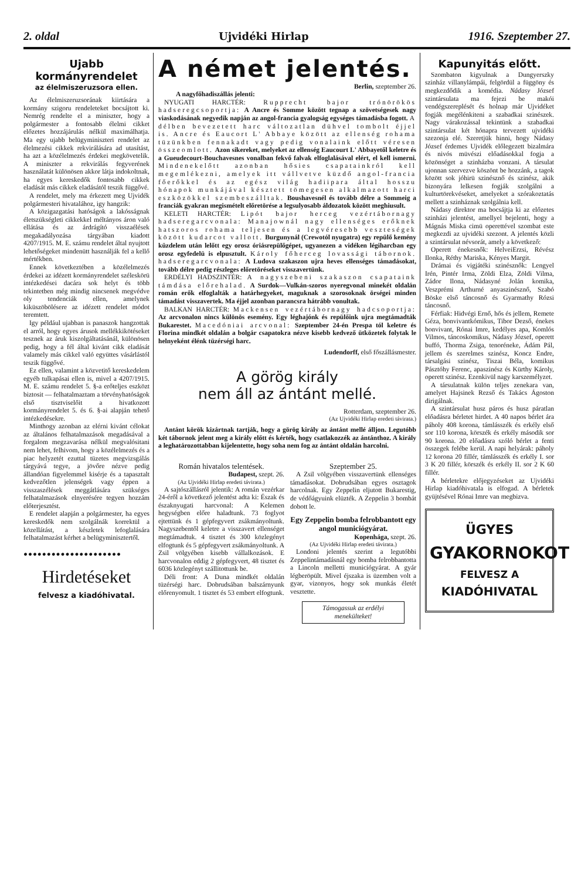2. oldal Ujvidéki Hirlap 1916. Szeptember 27.
Ujabb kormányrendelet
az élelmiszeruzsora ellen.
Az élelmiszeruzsorának kiirtására a kormány szigoru rendeleteket bocsájtott ki. Nemrég rendelte el a miniszter, hogy a polgármester a fontosabb élelmi cikket előzetes hozzájárulás nélkül maximálhatja. Ma egy ujabb belügyminiszteri rendelet az élelmezési cikkek rekvirálására ad utasítást, ha azt a közélelmezés érdekei megkövetelik. A miniszter a rekvirálás fegyverének használatát különösen akkor látja indokoltnak, ha egyes kereskedők fontosabb cikkek eladását más cikkek eladásától teszik függővé.
A rendelet, mely ma érkezett meg Ujvidék polgármesteri hivatalához, igy hangzik:
A közigazgatási hatóságok a lakósságnak életszükségleti cikkekkel méltányos áron való ellátása és az árdrágító visszaélések megakadályozása tárgyában kiadott 4207/1915. M. E. számu rendelet által nyujtott lehetőségeket mindenütt használják fel a kellő mértékben.
Ennek következtében a közélelmezés érdekei az idézett kormányrendelet széleskörü intézkedései dacára sok helyt és több tekintetben még mindig nincsenek megvédve oly tendenciák ellen, amelynek kiküszöbölésere az idézett rendelet módot teremtett.
Igy például ujabban is panaszok hangzottak el arról, hogy egyes árusok mellékkikötéseket tesznek az áruk kiszolgáltatásánál, különösen pedig, hogy a fél által kivánt cikk eladását valamely más cikkel való együttes vásárlástól teszik függővé.
Ez ellen, valamint a közvetitő kereskedelem egyéb tulkapásai ellen is, mivel a 4207/1915. M. E. számu rendelet 5. §-a erőteljes eszközt biztosit — felhatalmaztam a törvényhatóságok első tisztviselőit a hivatkozott kormányrendelet 5. és 6. §-ai alapján tehető intézkedésekre.
Minthogy azonban az elérni kivánt célokat az általános felhatalmazások megadásával a forgalom megzavarása nélkül megvalósitani nem lehet, felhivom, hogy a közélelmezés és a piac helyzetét ezuttal tüzetes megvizsgálás tárgyává tegye, a jövőre nézve pedig állandóan figyelemmel kisérje és a tapasztalt kedvezőtlen jelenségek vagy éppen a visszaszélések meggátlására szükséges felhatalmazások elnyerésére tegyen hozzám előterjesztést.
E rendelet alapján a polgármester, ha egyes kereskedők nem szolgálnák korrektül a közellátást, a készletek lefoglalására felhatalmazást kérhet a belügyminisztertől.
●●●●●●●●●●●●●●●●●●●●●
Hirdetéseket
felvesz a kiadóhivatal.
A német jelentés.
Berlin, szeptember 26.
A nagyfőhadiszállás jelenti:
NYUGATI HARCTÉR: Rupprecht bajor trónörökös hadseregcsoportja: A Ancre és Somme között tegnap a szövetségesek nagy viaskodásának negyedik napján az angol-francia gyalogság egységes támadásba fogott. A délben bevezetett harc változatlan dühvel tombolt éjjel is. Ancre és Eaucort L' Abbaye között az ellenség rohama tüzünkben fennakadt vagy pedig vonalaink előtt véresen összeomlott. Azon sikereket, melyeket az ellenség Eaucourt L' Abbayetől keletre és a Gueudecourt-Bouchavesnes vonalban fekvő falvak elfoglalásával elért, el kell ismerni. Mindenekelőtt azonban hősies csapatainkról kell megemlékezni, amelyek itt vállvetve küzdő angol-francia főerőkkel és az egész világ hadiipara által hosszu hónapok munkájával késztett tömegesen alkalmazott harci eszközökkel szembeszálltak. Boushavesnél és tovább délre a Sommeig a franciák gyakran megismételt előretörése a legsulyosabb áldozatok között meghiusult.
KELETI HARCTÉR: Lipót bajor herceg vezértábornagy hadseregarcvonala: Manajownál nagy ellenséges erőknek hatszoros rohama teljesen és a legvéresebb veszteségek között kudarcot vallott. Burgunynál (Crewotól nyugatra) egy repülő kemény küzdelem után lelőtt egy orosz óriásrepülőgépet, ugyanezen a vidéken légiharcban egy orosz egyfedelü is elpusztult. Károly főherceg lovassági tábornok. hadseregarcvonala: A Ludova szakaszon ujra heves ellenséges támadásokat, tovább délre pedig részleges előretöréseket visszavertünk.
ERDÉLYI HADSZINTÉR: A nagyszebeni szakaszon csapataink támdása előrehalad. A Surdok—Vulkán-szoros nyeregvonal minekét oldalán román erők elfoglalták a határhegyeket, maguknak a szorosoknak örségei minden támadást visszavertek. Ma éjjel azonban parancsra hátrább vonultak.
BALKAN HARCTÉR: Mackensen vezértábornagy hadcsoportja: Az arcvonalon nincs különös esemény. Egy léghajónk és repülőink ujra megtámadták Bukarestet. Macedóniai arcvonal: Szeptember 24-én Prespa tól keletre és Florina mindkét oldalán a bolgár csapatokra nézve kisebb kedvező ütközetek folytak le helnyeként élénk tüzérségi harc.
Ludendorff, első főszállásmester.
A görög király
nem áll az ántánt mellé.
Rotterdam, szeptember 26.
(Az Ujvidéki Hirlap eredeti távirata.)
Antánt körök kizártnak tartják, hogy a görög király az ántánt mellé álljon. Legutóbb két tábornok jelent meg a király előtt és kérték, hogy csatlakozzék az ántánthoz. A király a leghatározottabban kijelentette, hogy soha nem fog az ántánt oldalán harcolni.
Román hivatalos telentések.
Budapest, szept. 26.
(Az Ujvidéki Hirlap eredeti távirata.)
A sajtószállásról jelentik: A román vezérkar 24-éről a következő jelentést adta ki: Észak és északnyugati harcvonal: A Kelemen hegységben előre haladtunk. 73 foglyot ejtettünk és 1 gépfegyvert zsákmányoltunk. Nagyszebentől keletre a visszavert ellenséget megtámadtuk. 4 tisztet és 300 közlegényt elfogtunk és 5 gépfegyvert zsákmányoltunk. A Zsil völgyében kisebb vállalkozások. E harcvonalon eddig 2 gépfegyvert, 48 tisztet és 6036 közlegényt szállitottunk be.
Déli front: A Duna mindkét oldalán tüzérségi harc. Dobrudsában balszárnyunk előrenyomult. 1 tisztet és 53 embert elfogtunk.
Szeptember 25.
A Zsil völgyében visszavertünk ellenséges támadásokat. Dobrudsában egyes osztagok harcolnak. Egy Zeppelin eljutott Bukarestig, de védőágyuink elüzték. A Zeppelin 3 bombát dobott le.
Egy Zeppelin bomba felrobbantott egy angol municiógyárat.
Kopenhága, szept. 26.
(Az Ujvidéki Hirlap eredeti távirata.)
Londoni jelentés szerint a legutóbbi Zeppelintámadásnál egy bomba felrobbantotta a Lincoln melletti municiógyárat. A gyár légberöpült. Mivel éjszaka is üzemben volt a gyar, vizonyos, hogy sok munkás életét vesztette.
Támogassuk az erdélyi menekülteket!
Kapunyitás előtt.
Szombaton kigyulnak a Dungyerszky szinház villanylámpái, felgördül a függöny és megkezdődik a komédia. Nádasy József szintársulata ma fejezi be makói vendégszereplését és holnap már Ujvidéket fogják megélénkiteni a szabadkai szinészek. Nagy várakozással tekintünk a szabadkai szintársulat két hónapra tervezett ujvidéki szezonja elé. Szeretjük hinni, hogy Nádasy József érdemes Ujvidék előlegezett bizalmára és nivós müvészi előadásokkal fogja a közönséget a szinházba vonzani. A társulat ujonnan szervezve köszönt be hozzánk, a tagok között sok jóhirü szinésznő és szinész, akik bizonyára lelkesen fogják szolgálni a kulturtörekvéseket, amelyeket a szórakoztatás mellett a szinháznak szolgálnia kell.
Nádasy direktor ma bocsájtja ki az előzetes szinházi jelentést, amellyel bejelenti, hogy a Mágnás Miska cimü operettével szombat este megkezdi az ujvidéki szezont. A jelentés közli a szintársulat névsorát, amely a következő:
Operett énekesnők: HelveiErzsi, Révész Ilonka, Réthy Mariska, Kényes Margit.
Drámai és vigjátéki szinésznők: Lengyel Irén, Pintér Irma, Zöldi Elza, Zöldi Vilma, Zádor Ilona, Nádasyné Jolán komika, Veszprémi Arthurné anyaszinésznő, Szabó Böske első táncosnő és Gyarmathy Rózsi táncosnő.
Férfiak: Hidvégi Ernő, hős és jellem, Remete Géza, bonvivantkómikus, Tibor Dezső, énekes bonvivant, Rónai Imre, kedélyes apa, Komlós Vilmos, táncoskomikus, Nádasy József, operett buffó, Thorma Zsiga, tenoréneke, Ádám Pál, jellem és szerelmes szinész, Koncz Endre, társalgási szinész, Tiszai Béla, komikus Pásztóhy Ferenc, apaszinész és Kürthy Károly, operett szinész. Ezenkivül nagy karszemélyzet.
A társulatnak külön teljes zenekara van, amelyet Hajsinek Rezső és Takács Ágoston dirigálnak.
A szintársulat husz páros és husz páratlan előadásra bérletet hirdet. A 40 napos bérlet ára páholy 408 korona, támlásszék és erkély első sor 110 korona, körszék és erkély második sor 90 korona. 20 előadásra szóló bérlet a fenti összegek felébe kerül. A napi helyárak: páholy 12 korona 20 fillér, támlásszék és erkély I. sor 3 K 20 fillér, körszék és erkély II. sor 2 K 60 fillér.
A bérletekre előjegyzéseket az Ujvidéki Hirlap kiadóhivatala is elfogad. A bérletek gyüjtésével Rónai Imre van megbizva.
ÜGYES
GYAKORNOKOT
FELVESZ A
KIADÓHIVATAL